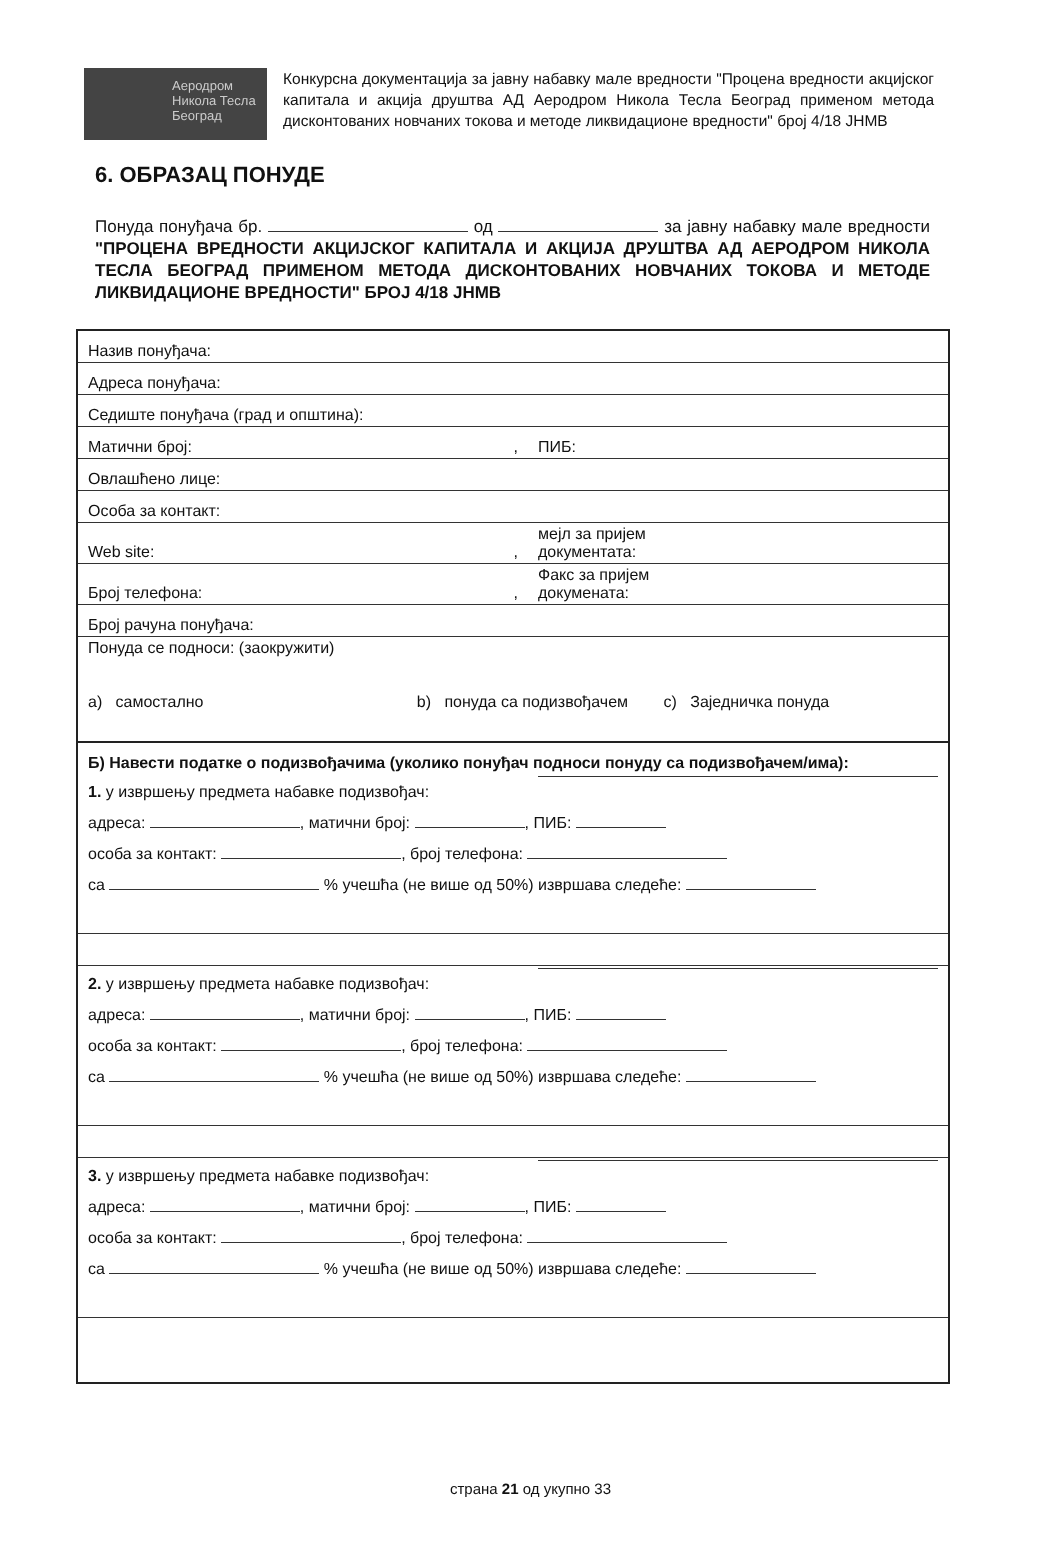Аеродром
Никола Тесла
Београд
Конкурсна документација за јавну набавку мале вредности "Процена вредности акцијског капитала и акција друштва АД Аеродром Никола Тесла Београд применом метода дисконтованих новчаних токова и методе ликвидационе вредности" број 4/18 ЈНМВ
6. ОБРАЗАЦ ПОНУДЕ
Понуда понуђача бр. од за јавну набавку мале вредности "ПРОЦЕНА ВРЕДНОСТИ АКЦИЈСКОГ КАПИТАЛА И АКЦИЈА ДРУШТВА АД АЕРОДРОМ НИКОЛА ТЕСЛА БЕОГРАД ПРИМЕНОМ МЕТОДА ДИСКОНТОВАНИХ НОВЧАНИХ ТОКОВА И МЕТОДЕ ЛИКВИДАЦИОНЕ ВРЕДНОСТИ" БРОЈ 4/18 ЈНМВ
| Назив понуђача: | |
| Адреса понуђача: | |
| Седиште понуђача (град и општина): | |
| Матични број: , | ПИБ: |
| Овлашћено лице: | |
| Особа за контакт: | |
| Web site: , | мејл за пријем документата: |
| Број телефона: , | Факс за пријем докумената: |
| Број рачуна понуђача: | |
| Понуда се подноси: (заокружити) a) самостално b) понуда са подизвођачем c) Заједничка понуда | |
| Б) Навести податке о подизвођачима (уколико понуђач подноси понуду са подизвођачем/има): | |
| 1. у извршењу предмета набавке подизвођач: адреса: , матични број: , ПИБ: особа за контакт: , број телефона: са % учешћа (не више од 50%) извршава следеће: | |
| 2. у извршењу предмета набавке подизвођач: адреса: , матични број: , ПИБ: особа за контакт: , број телефона: са % учешћа (не више од 50%) извршава следеће: | |
| 3. у извршењу предмета набавке подизвођач: адреса: , матични број: , ПИБ: особа за контакт: , број телефона: са % учешћа (не више од 50%) извршава следеће: | |
страна 21 од укупно 33